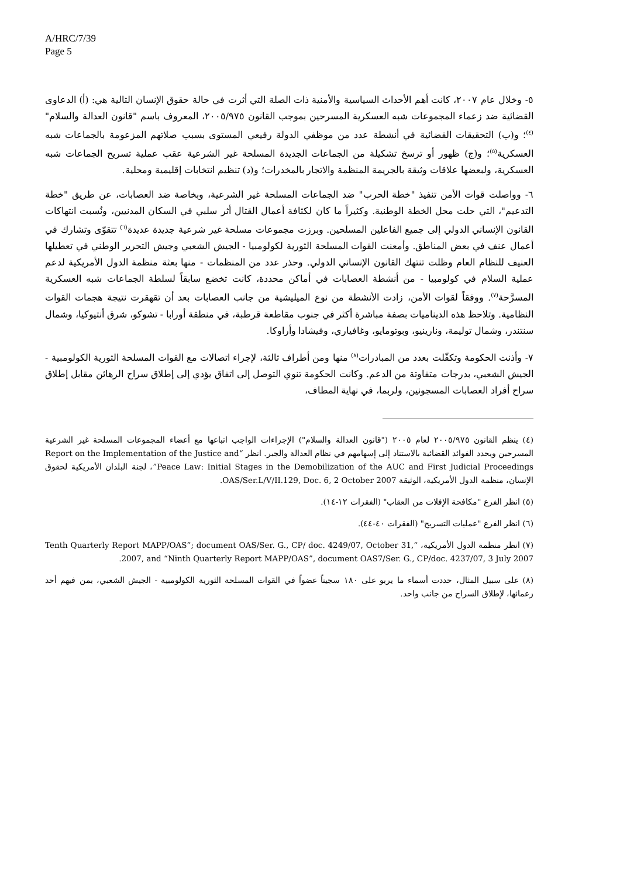A/HRC/7/39
Page 5
٥- وخلال عام ٢٠٠٧، كانت أهم الأحداث السياسية والأمنية ذات الصلة التي أثرت في حالة حقوق الإنسان التالية هي: (أ) الدعاوى القضائية ضد زعماء المجموعات شبه العسكرية المسرحين بموجب القانون ٢٠٠٥/٩٧٥، المعروف باسم "قانون العدالة والسلام"<sup>(٤)</sup>؛ و(ب) التحقيقات القضائية في أنشطة عدد من موظفي الدولة رفيعي المستوى بسبب صلاتهم المزعومة بالجماعات شبه العسكرية<sup>(٥)</sup>؛ و(ج) ظهور أو ترسخ تشكيلة من الجماعات الجديدة المسلحة غير الشرعية عقب عملية تسريح الجماعات شبه العسكرية، ولبعضها علاقات وثيقة بالجريمة المنظمة والاتجار بالمخدرات؛ و(د) تنظيم انتخابات إقليمية ومحلية.
٦- وواصلت قوات الأمن تنفيذ "خطة الحرب" ضد الجماعات المسلحة غير الشرعية، وبخاصة ضد العصابات، عن طريق "خطة التدعيم"، التي حلت محل الخطة الوطنية. وكثيراً ما كان لكثافة أعمال القتال أثر سلبي في السكان المدنيين، ونُسبت انتهاكات القانون الإنساني الدولي إلى جميع الفاعلين المسلحين. وبرزت مجموعات مسلحة غير شرعية جديدة عديدة<sup>(٦)</sup> تتقوّى وتشارك في أعمال عنف في بعض المناطق. وأمعنت القوات المسلحة الثورية لكولومبيا - الجيش الشعبي وجيش التحرير الوطني في تعطيلها العنيف للنظام العام وظلت تنتهك القانون الإنساني الدولي. وحذر عدد من المنظمات - منها بعثة منظمة الدول الأمريكية لدعم عملية السلام في كولومبيا - من أنشطة العصابات في أماكن محددة، كانت تخضع سابقاً لسلطة الجماعات شبه العسكرية المسرَّحة<sup>(٧)</sup>. ووفقاً لقوات الأمن، زادت الأنشطة من نوع الميليشية من جانب العصابات بعد أن تقهقرت نتيجة هجمات القوات النظامية. وتلاحظ هذه الديناميات بصفة مباشرة أكثر في جنوب مقاطعة قرطبة، في منطقة أورابا - تشوكو، شرق أنتيوكيا، وشمال سنتندر، وشمال توليمة، ونارينيو، وبوتومايو، وغافياري، وفيشادا وأراوكا.
٧- وأذنت الحكومة وتكفّلت بعدد من المبادرات<sup>(٨)</sup> منها ومن أطراف ثالثة، لإجراء اتصالات مع القوات المسلحة الثورية الكولومبية - الجيش الشعبي، بدرجات متفاوتة من الدعم. وكانت الحكومة تنوي التوصل إلى اتفاق يؤدي إلى إطلاق سراح الرهائن مقابل إطلاق سراح أفراد العصابات المسجونين، ولربما، في نهاية المطاف،
(٤) ينظم القانون ٢٠٠٥/٩٧٥ لعام ٢٠٠٥ ("قانون العدالة والسلام") الإجراءات الواجب اتباعها مع أعضاء المجموعات المسلحة غير الشرعية المسرحين ويحدد الفوائد القضائية بالاستناد إلى إسهامهم في نظام العدالة والجبر. انظر “Report on the Implementation of the Justice and Peace Law: Initial Stages in the Demobilization of the AUC and First Judicial Proceedings”، لجنة البلدان الأمريكية لحقوق الإنسان، منظمة الدول الأمريكية، الوثيقة OAS/Ser.L/V/II.129, Doc. 6, 2 October 2007.
(٥) انظر الفرع "مكافحة الإفلات من العقاب" (الفقرات ١٢-١٤).
(٦) انظر الفرع "عمليات التسريح" (الفقرات ٤٠-٤٤).
(٧) انظر منظمة الدول الأمريكية، “Tenth Quarterly Report MAPP/OAS”; document OAS/Ser. G., CP/ doc. 4249/07, October 31, 2007, and “Ninth Quarterly Report MAPP/OAS”, document OAS7/Ser. G., CP/doc. 4237/07, 3 July 2007.
(٨) على سبيل المثال، حددت أسماء ما يربو على ١٨٠ سجيناً عضواً في القوات المسلحة الثورية الكولومبية - الجيش الشعبي، بمن فيهم أحد زعمائها، لإطلاق السراح من جانب واحد.